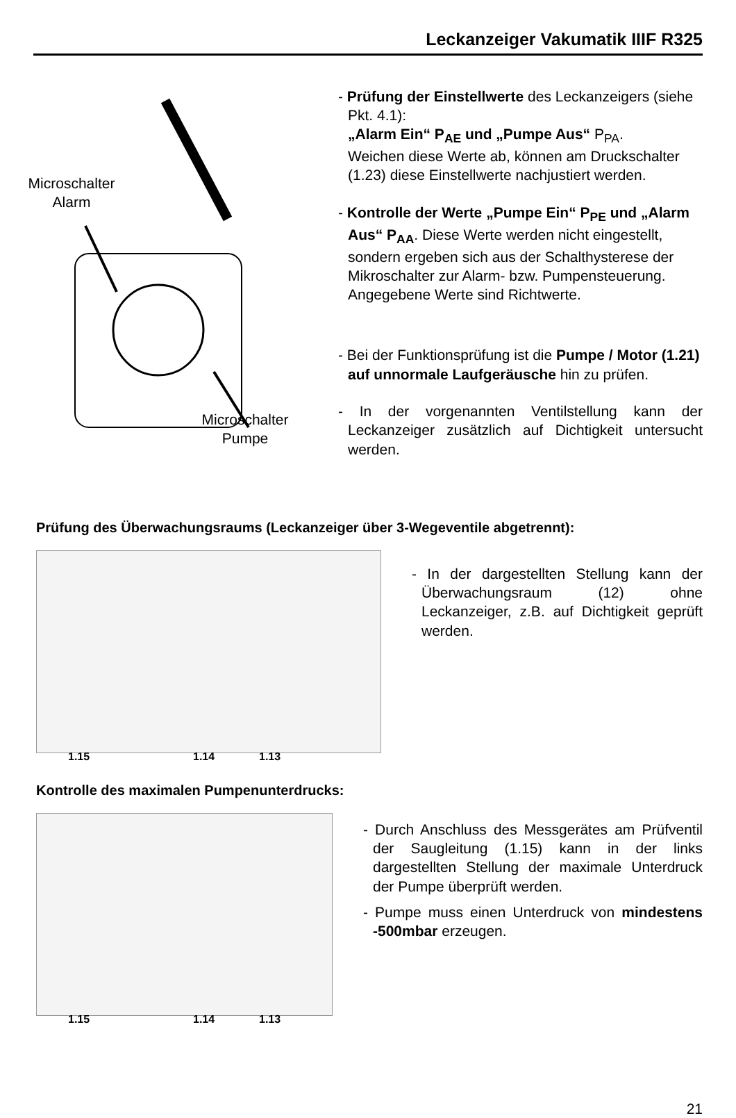Leckanzeiger Vakumatik IIIF R325
Microschalter
Alarm
Microschalter
Pumpe
- Prüfung der Einstellwerte des Leckanzeigers (siehe Pkt. 4.1):
„Alarm Ein“ P<sub>AE</sub> und „Pumpe Aus“ P<sub>PA</sub>.
Weichen diese Werte ab, können am Druckschalter (1.23) diese Einstellwerte nachjustiert werden.
- Kontrolle der Werte „Pumpe Ein“ P<sub>PE</sub> und „Alarm Aus“ P<sub>AA</sub>. Diese Werte werden nicht eingestellt, sondern ergeben sich aus der Schalthysterese der Mikroschalter zur Alarm- bzw. Pumpensteuerung. Angegebene Werte sind Richtwerte.
- Bei der Funktionsprüfung ist die Pumpe / Motor (1.21) auf unnormale Laufgeräusche hin zu prüfen.
- In der vorgenannten Ventilstellung kann der Leckanzeiger zusätzlich auf Dichtigkeit untersucht werden.
Prüfung des Überwachungsraums (Leckanzeiger über 3-Wegeventile abgetrennt):
1.15 1.14 1.13
- In der dargestellten Stellung kann der Überwachungsraum (12) ohne Leckanzeiger, z.B. auf Dichtigkeit geprüft werden.
Kontrolle des maximalen Pumpenunterdrucks:
1.15 1.14 1.13
- Durch Anschluss des Messgerätes am Prüfventil der Saugleitung (1.15) kann in der links dargestellten Stellung der maximale Unterdruck der Pumpe überprüft werden.
- Pumpe muss einen Unterdruck von mindestens -500mbar erzeugen.
21